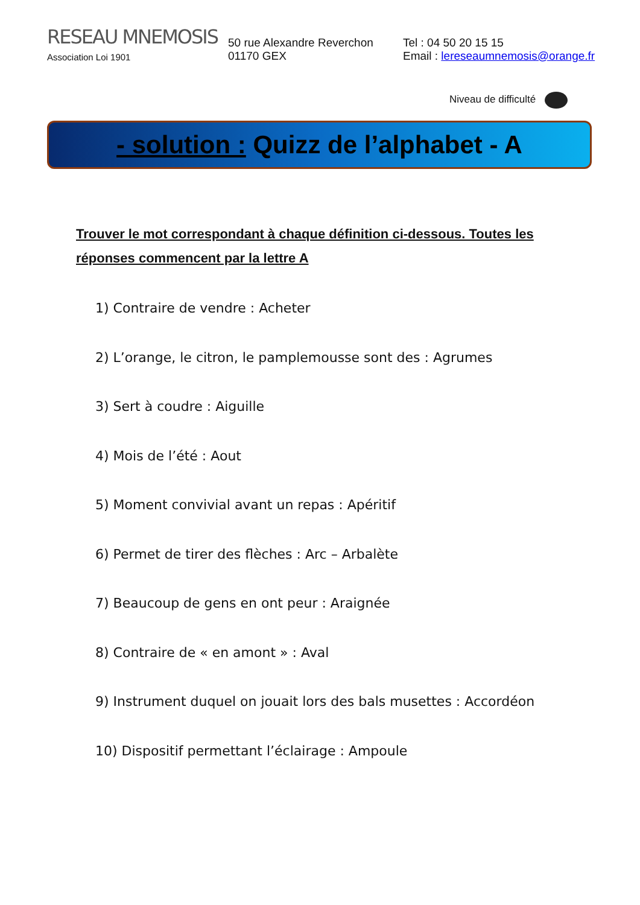RESEAU MNEMOSIS
Association Loi 1901
50 rue Alexandre Reverchon
01170 GEX
Tel : 04 50 20 15 15
Email : lereseaumnemosis@orange.fr
Niveau de difficulté
- solution : Quizz de l’alphabet - A
Trouver le mot correspondant à chaque définition ci-dessous. Toutes les réponses commencent par la lettre A
1) Contraire de vendre : Acheter
2) L’orange, le citron, le pamplemousse sont des : Agrumes
3) Sert à coudre : Aiguille
4) Mois de l’été : Aout
5) Moment convivial avant un repas : Apéritif
6) Permet de tirer des flèches : Arc – Arbalète
7) Beaucoup de gens en ont peur : Araignée
8) Contraire de « en amont » : Aval
9) Instrument duquel on jouait lors des bals musettes : Accordéon
10) Dispositif permettant l’éclairage : Ampoule